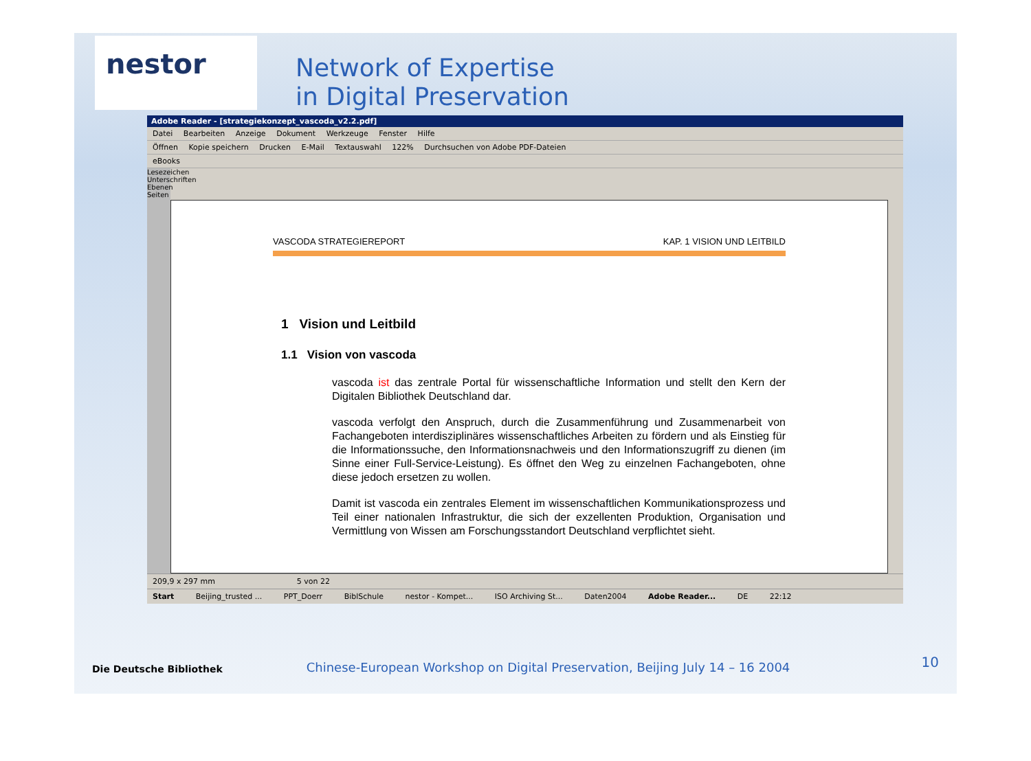nestor
Network of Expertise
in Digital Preservation
Adobe Reader - [strategiekonzept_vascoda_v2.2.pdf]
Datei Bearbeiten Anzeige Dokument Werkzeuge Fenster Hilfe
Öffnen Kopie speichern Drucken E-Mail Textauswahl 122% Durchsuchen von Adobe PDF-Dateien
eBooks
Lesezeichen Unterschriften Ebenen Seiten
VASCODA STRATEGIEREPORT KAP. 1 VISION UND LEITBILD
1 Vision und Leitbild
1.1 Vision von vascoda
vascoda ist das zentrale Portal für wissenschaftliche Information und stellt den Kern der Digitalen Bibliothek Deutschland dar.
vascoda verfolgt den Anspruch, durch die Zusammenführung und Zusammenarbeit von Fachangeboten interdisziplinäres wissenschaftliches Arbeiten zu fördern und als Einstieg für die Informationssuche, den Informationsnachweis und den Informationszugriff zu dienen (im Sinne einer Full-Service-Leistung). Es öffnet den Weg zu einzelnen Fachangeboten, ohne diese jedoch ersetzen zu wollen.
Damit ist vascoda ein zentrales Element im wissenschaftlichen Kommunikationsprozess und Teil einer nationalen Infrastruktur, die sich der exzellenten Produktion, Organisation und Vermittlung von Wissen am Forschungsstandort Deutschland verpflichtet sieht.
209,9 x 297 mm 5 von 22
Start Beijing_trusted ... PPT_Doerr BiblSchule nestor - Kompet... ISO Archiving St... Daten2004 Adobe Reader... DE 22:12
Die Deutsche Bibliothek Chinese-European Workshop on Digital Preservation, Beijing July 14 – 16 2004 10